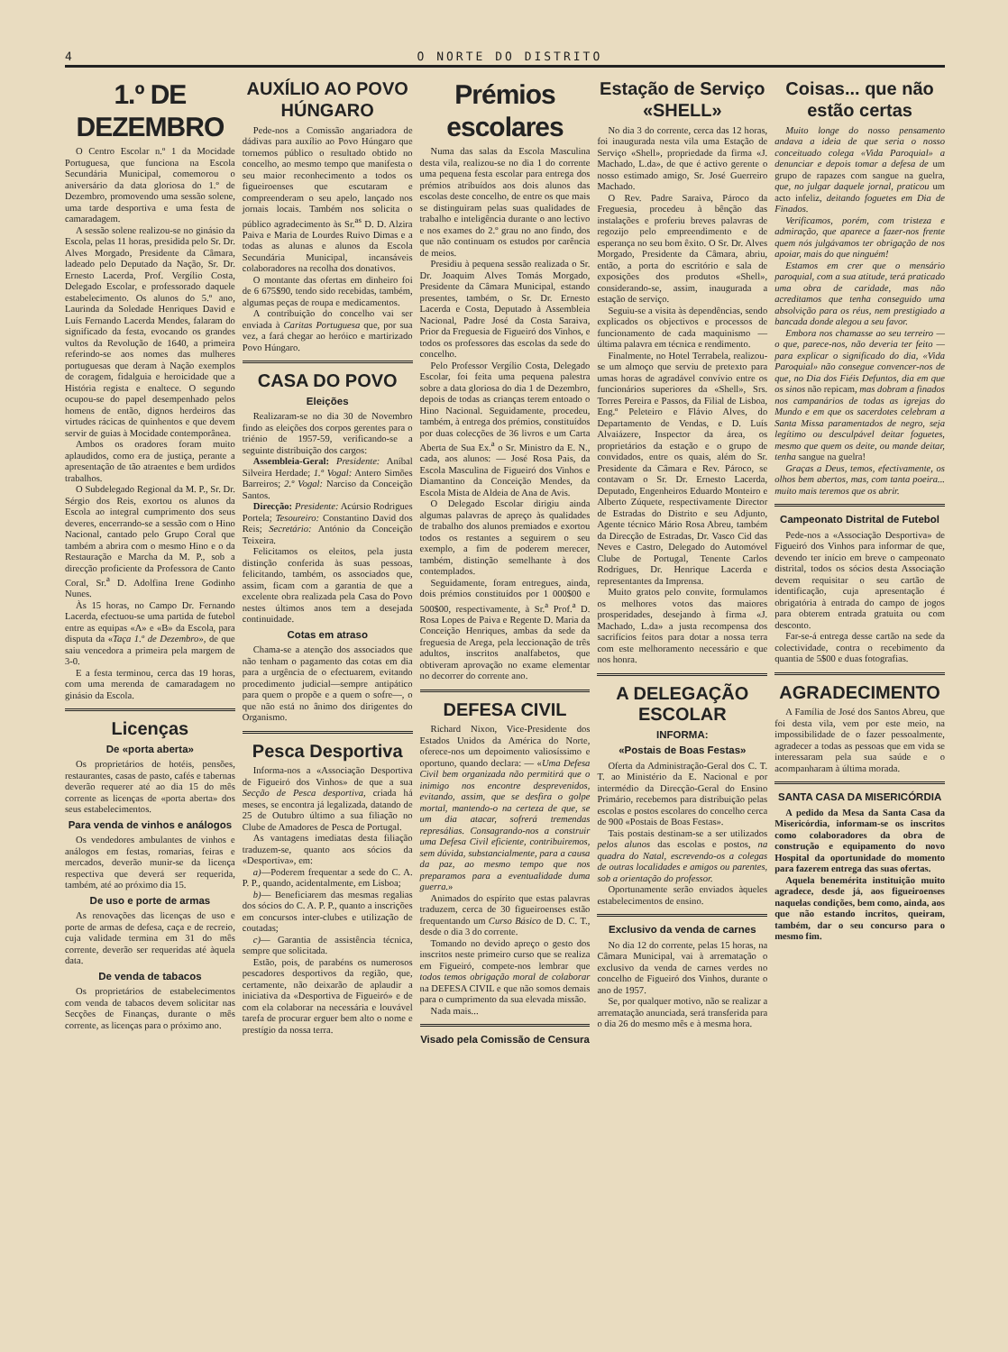4 O NORTE DO DISTRITO
1.º DE DEZEMBRO
O Centro Escolar n.º 1 da Mocidade Portuguesa, que funciona na Escola Secundária Municipal, comemorou o aniversário da data gloriosa do 1.º de Dezembro, promovendo uma sessão solene, uma tarde desportiva e uma festa de camaradagem.
A sessão solene realizou-se no ginásio da Escola, pelas 11 horas, presidida pelo Sr. Dr. Alves Morgado, Presidente da Câmara, ladeado pelo Deputado da Nação, Sr. Dr. Ernesto Lacerda, Prof. Vergílio Costa, Delegado Escolar, e professorado daquele estabelecimento. Os alunos do 5.º ano, Laurinda da Soledade Henriques David e Luís Fernando Lacerda Mendes, falaram do significado da festa, evocando os grandes vultos da Revolução de 1640, a primeira referindo-se aos nomes das mulheres portuguesas que deram à Nação exemplos de coragem, fidalguia e heroicidade que a História regista e enaltece. O segundo ocupou-se do papel desempenhado pelos homens de então, dignos herdeiros das virtudes rácicas de quinhentos e que devem servir de guias à Mocidade contemporânea.
Ambos os oradores foram muito aplaudidos, como era de justiça, perante a apresentação de tão atraentes e bem urdidos trabalhos.
O Subdelegado Regional da M. P., Sr. Dr. Sérgio dos Reis, exortou os alunos da Escola ao integral cumprimento dos seus deveres, encerrando-se a sessão com o Hino Nacional, cantado pelo Grupo Coral que também a abrira com o mesmo Hino e o da Restauração e Marcha da M. P., sob a direcção proficiente da Professora de Canto Coral, Sr.<sup>a</sup> D. Adolfina Irene Godinho Nunes.
Às 15 horas, no Campo Dr. Fernando Lacerda, efectuou-se uma partida de futebol entre as equipas «A» e «B» da Escola, para disputa da «Taça 1.º de Dezembro», de que saiu vencedora a primeira pela margem de 3-0.
E a festa terminou, cerca das 19 horas, com uma merenda de camaradagem no ginásio da Escola.
Licenças
De «porta aberta»
Os proprietários de hotéis, pensões, restaurantes, casas de pasto, cafés e tabernas deverão requerer até ao dia 15 do mês corrente as licenças de «porta aberta» dos seus estabelecimentos.
Para venda de vinhos e análogos
Os vendedores ambulantes de vinhos e análogos em festas, romarias, feiras e mercados, deverão munir-se da licença respectiva que deverá ser requerida, também, até ao próximo dia 15.
De uso e porte de armas
As renovações das licenças de uso e porte de armas de defesa, caça e de recreio, cuja validade termina em 31 do mês corrente, deverão ser requeridas até àquela data.
De venda de tabacos
Os proprietários de estabelecimentos com venda de tabacos devem solicitar nas Secções de Finanças, durante o mês corrente, as licenças para o próximo ano.
AUXÍLIO AO POVO HÚNGARO
Pede-nos a Comissão angariadora de dádivas para auxílio ao Povo Húngaro que tornemos público o resultado obtido no concelho, ao mesmo tempo que manifesta o seu maior reconhecimento a todos os figueiroenses que escutaram e compreenderam o seu apelo, lançado nos jornais locais. Também nos solicita o público agradecimento às Sr.<sup>as</sup> D. D. Alzira Paiva e Maria de Lourdes Ruivo Dimas e a todas as alunas e alunos da Escola Secundária Municipal, incansáveis colaboradores na recolha dos donativos.
O montante das ofertas em dinheiro foi de 6 675$90, tendo sido recebidas, também, algumas peças de roupa e medicamentos.
A contribuição do concelho vai ser enviada à Caritas Portuguesa que, por sua vez, a fará chegar ao heróico e martirizado Povo Húngaro.
CASA DO POVO
Eleições
Realizaram-se no dia 30 de Novembro findo as eleições dos corpos gerentes para o triénio de 1957-59, verificando-se a seguinte distribuição dos cargos:
Assembleia-Geral: Presidente: Aníbal Silveira Herdade; 1.º Vogal: Antero Simões Barreiros; 2.º Vogal: Narciso da Conceição Santos.
Direcção: Presidente: Acúrsio Rodrigues Portela; Tesoureiro: Constantino David dos Reis; Secretário: António da Conceição Teixeira.
Felicitamos os eleitos, pela justa distinção conferida às suas pessoas, felicitando, também, os associados que, assim, ficam com a garantia de que a excelente obra realizada pela Casa do Povo nestes últimos anos tem a desejada continuidade.
Cotas em atraso
Chama-se a atenção dos associados que não tenham o pagamento das cotas em dia para a urgência de o efectuarem, evitando procedimento judicial—sempre antipático para quem o propõe e a quem o sofre—, o que não está no ânimo dos dirigentes do Organismo.
Pesca Desportiva
Informa-nos a «Associação Desportiva de Figueiró dos Vinhos» de que a sua Secção de Pesca desportiva, criada há meses, se encontra já legalizada, datando de 25 de Outubro último a sua filiação no Clube de Amadores de Pesca de Portugal.
As vantagens imediatas desta filiação traduzem-se, quanto aos sócios da «Desportiva», em:
a)—Poderem frequentar a sede do C. A. P. P., quando, acidentalmente, em Lisboa;
b)— Beneficiarem das mesmas regalias dos sócios do C. A. P. P., quanto a inscrições em concursos inter-clubes e utilização de coutadas;
c)— Garantia de assistência técnica, sempre que solicitada.
Estão, pois, de parabéns os numerosos pescadores desportivos da região, que, certamente, não deixarão de aplaudir a iniciativa da «Desportiva de Figueiró» e de com ela colaborar na necessária e louvável tarefa de procurar erguer bem alto o nome e prestígio da nossa terra.
Prémios escolares
Numa das salas da Escola Masculina desta vila, realizou-se no dia 1 do corrente uma pequena festa escolar para entrega dos prémios atribuídos aos dois alunos das escolas deste concelho, de entre os que mais se distinguiram pelas suas qualidades de trabalho e inteligência durante o ano lectivo e nos exames do 2.º grau no ano findo, dos que não continuam os estudos por carência de meios.
Presidiu à pequena sessão realizada o Sr. Dr. Joaquim Alves Tomás Morgado, Presidente da Câmara Municipal, estando presentes, também, o Sr. Dr. Ernesto Lacerda e Costa, Deputado à Assembleia Nacional, Padre José da Costa Saraiva, Prior da Freguesia de Figueiró dos Vinhos, e todos os professores das escolas da sede do concelho.
Pelo Professor Vergílio Costa, Delegado Escolar, foi feita uma pequena palestra sobre a data gloriosa do dia 1 de Dezembro, depois de todas as crianças terem entoado o Hino Nacional. Seguidamente, procedeu, também, à entrega dos prémios, constituídos por duas colecções de 36 livros e um Carta Aberta de Sua Ex.<sup>a</sup> o Sr. Ministro da E. N., cada, aos alunos: — José Rosa Pais, da Escola Masculina de Figueiró dos Vinhos e Diamantino da Conceição Mendes, da Escola Mista de Aldeia de Ana de Avis.
O Delegado Escolar dirigiu ainda algumas palavras de apreço às qualidades de trabalho dos alunos premiados e exortou todos os restantes a seguirem o seu exemplo, a fim de poderem merecer, também, distinção semelhante à dos contemplados.
Seguidamente, foram entregues, ainda, dois prémios constituídos por 1 000$00 e 500$00, respectivamente, à Sr.<sup>a</sup> Prof.<sup>a</sup> D. Rosa Lopes de Paiva e Regente D. Maria da Conceição Henriques, ambas da sede da freguesia de Arega, pela leccionação de três adultos, inscritos analfabetos, que obtiveram aprovação no exame elementar no decorrer do corrente ano.
DEFESA CIVIL
Richard Nixon, Vice-Presidente dos Estados Unidos da América do Norte, oferece-nos um depoimento valiosíssimo e oportuno, quando declara: — «Uma Defesa Civil bem organizada não permitirá que o inimigo nos encontre desprevenidos, evitando, assim, que se desfira o golpe mortal, mantendo-o na certeza de que, se um dia atacar, sofrerá tremendas represálias. Consagrando-nos a construir uma Defesa Civil eficiente, contribuiremos, sem dúvida, substancialmente, para a causa da paz, ao mesmo tempo que nos preparamos para a eventualidade duma guerra.»
Animados do espírito que estas palavras traduzem, cerca de 30 figueiroenses estão frequentando um Curso Básico de D. C. T., desde o dia 3 do corrente.
Tomando no devido apreço o gesto dos inscritos neste primeiro curso que se realiza em Figueiró, compete-nos lembrar que todos temos obrigação moral de colaborar na DEFESA CIVIL e que não somos demais para o cumprimento da sua elevada missão.
Nada mais...
Visado pela Comissão de Censura
Estação de Serviço «SHELL»
No dia 3 do corrente, cerca das 12 horas, foi inaugurada nesta vila uma Estação de Serviço «Shell», propriedade da firma «J. Machado, L.da», de que é activo gerente o nosso estimado amigo, Sr. José Guerreiro Machado.
O Rev. Padre Saraiva, Pároco da Freguesia, procedeu à bênção das instalações e proferiu breves palavras de regozijo pelo empreendimento e de esperança no seu bom êxito. O Sr. Dr. Alves Morgado, Presidente da Câmara, abriu, então, a porta do escritório e sala de exposições dos produtos «Shell», considerando-se, assim, inaugurada a estação de serviço.
Seguiu-se a visita às dependências, sendo explicados os objectivos e processos de funcionamento de cada maquinismo — última palavra em técnica e rendimento.
Finalmente, no Hotel Terrabela, realizou-se um almoço que serviu de pretexto para umas horas de agradável convívio entre os funcionários superiores da «Shell», Srs. Torres Pereira e Passos, da Filial de Lisboa, Eng.º Peleteiro e Flávio Alves, do Departamento de Vendas, e D. Luís Alvaiázere, Inspector da área, os proprietários da estação e o grupo de convidados, entre os quais, além do Sr. Presidente da Câmara e Rev. Pároco, se contavam o Sr. Dr. Ernesto Lacerda, Deputado, Engenheiros Eduardo Monteiro e Alberto Zúquete, respectivamente Director de Estradas do Distrito e seu Adjunto, Agente técnico Mário Rosa Abreu, também da Direcção de Estradas, Dr. Vasco Cid das Neves e Castro, Delegado do Automóvel Clube de Portugal, Tenente Carlos Rodrigues, Dr. Henrique Lacerda e representantes da Imprensa.
Muito gratos pelo convite, formulamos os melhores votos das maiores prosperidades, desejando à firma «J. Machado, L.da» a justa recompensa dos sacrifícios feitos para dotar a nossa terra com este melhoramento necessário e que nos honra.
A DELEGAÇÃO ESCOLAR
INFORMA:
«Postais de Boas Festas»
Oferta da Administração-Geral dos C. T. T. ao Ministério da E. Nacional e por intermédio da Direcção-Geral do Ensino Primário, recebemos para distribuição pelas escolas e postos escolares do concelho cerca de 900 «Postais de Boas Festas».
Tais postais destinam-se a ser utilizados pelos alunos das escolas e postos, na quadra do Natal, escrevendo-os a colegas de outras localidades e amigos ou parentes, sob a orientação do professor.
Oportunamente serão enviados àqueles estabelecimentos de ensino.
Exclusivo da venda de carnes
No dia 12 do corrente, pelas 15 horas, na Câmara Municipal, vai à arrematação o exclusivo da venda de carnes verdes no concelho de Figueiró dos Vinhos, durante o ano de 1957.
Se, por qualquer motivo, não se realizar a arrematação anunciada, será transferida para o dia 26 do mesmo mês e à mesma hora.
Coisas... que não estão certas
Muito longe do nosso pensamento andava a ideia de que seria o nosso conceituado colega «Vida Paroquial» a denunciar e depois tomar a defesa de um grupo de rapazes com sangue na guelra, que, no julgar daquele jornal, praticou um acto infeliz, deitando foguetes em Dia de Finados.
Verificamos, porém, com tristeza e admiração, que aparece a fazer-nos frente quem nós julgávamos ter obrigação de nos apoiar, mais do que ninguém!
Estamos em crer que o mensário paroquial, com a sua atitude, terá praticado uma obra de caridade, mas não acreditamos que tenha conseguido uma absolvição para os réus, nem prestigiado a bancada donde alegou a seu favor.
Embora nos chamasse ao seu terreiro — o que, parece-nos, não deveria ter feito — para explicar o significado do dia, «Vida Paroquial» não consegue convencer-nos de que, no Dia dos Fiéis Defuntos, dia em que os sinos não repicam, mas dobram a finados nos campanários de todas as igrejas do Mundo e em que os sacerdotes celebram a Santa Missa paramentados de negro, seja legítimo ou desculpável deitar foguetes, mesmo que quem os deite, ou mande deitar, tenha sangue na guelra!
Graças a Deus, temos, efectivamente, os olhos bem abertos, mas, com tanta poeira... muito mais teremos que os abrir.
Campeonato Distrital de Futebol
Pede-nos a «Associação Desportiva» de Figueiró dos Vinhos para informar de que, devendo ter início em breve o campeonato distrital, todos os sócios desta Associação devem requisitar o seu cartão de identificação, cuja apresentação é obrigatória à entrada do campo de jogos para obterem entrada gratuita ou com desconto.
Far-se-á entrega desse cartão na sede da colectividade, contra o recebimento da quantia de 5$00 e duas fotografias.
AGRADECIMENTO
A Família de José dos Santos Abreu, que foi desta vila, vem por este meio, na impossibilidade de o fazer pessoalmente, agradecer a todas as pessoas que em vida se interessaram pela sua saúde e o acompanharam à última morada.
SANTA CASA DA MISERICÓRDIA
A pedido da Mesa da Santa Casa da Misericórdia, informam-se os inscritos como colaboradores da obra de construção e equipamento do novo Hospital da oportunidade do momento para fazerem entrega das suas ofertas.
Aquela benemérita instituição muito agradece, desde já, aos figueiroenses naquelas condições, bem como, ainda, aos que não estando incritos, queiram, também, dar o seu concurso para o mesmo fim.